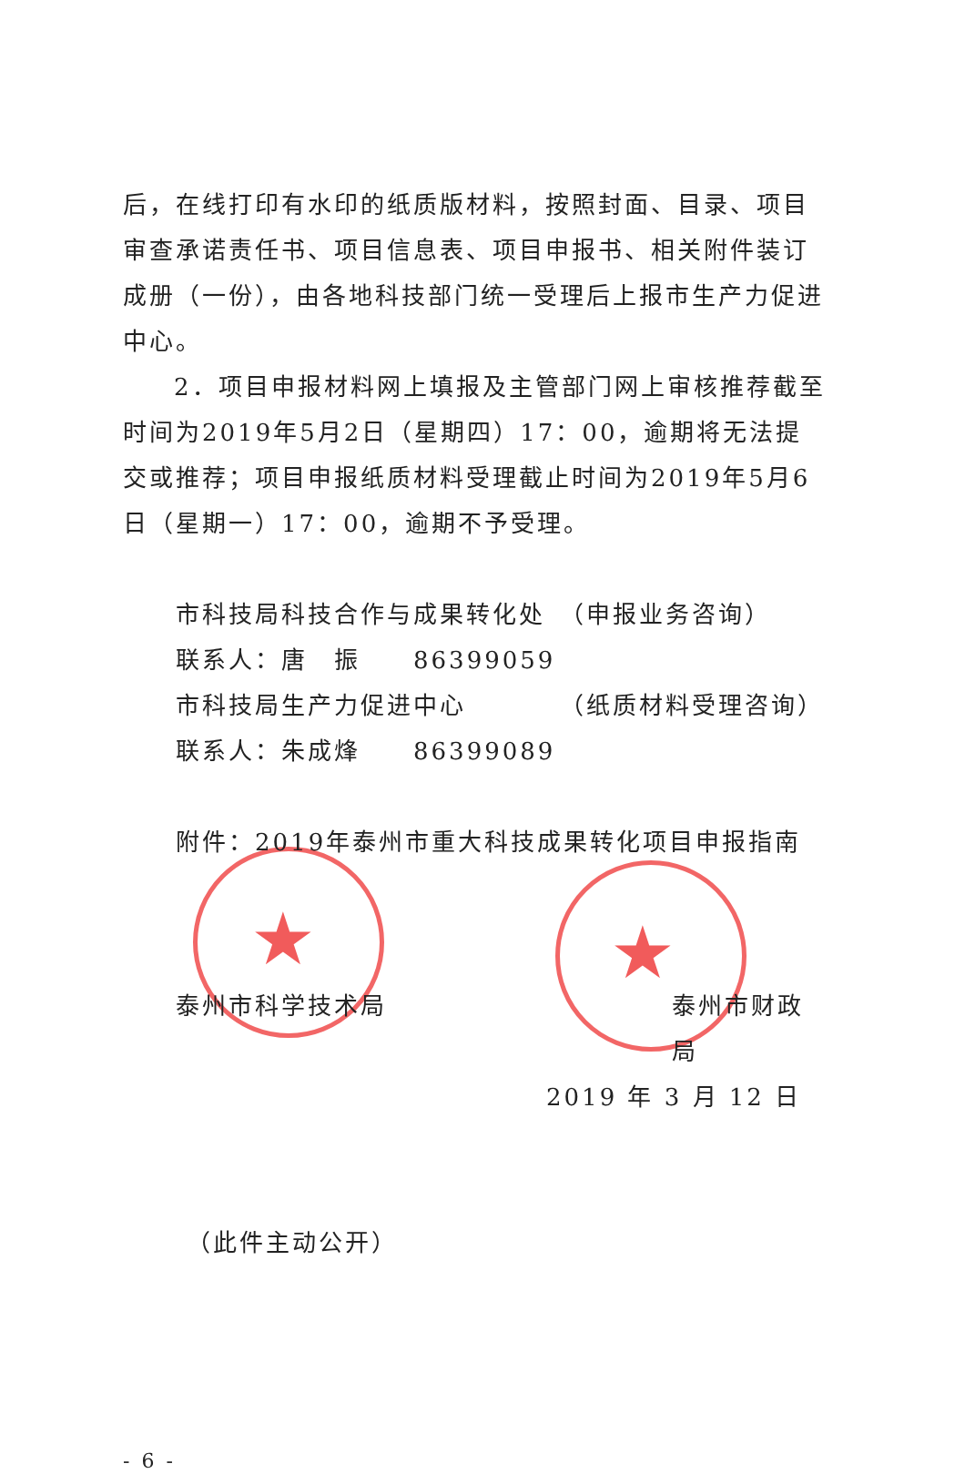★ ★
后，在线打印有水印的纸质版材料，按照封面、目录、项目审查承诺责任书、项目信息表、项目申报书、相关附件装订成册（一份），由各地科技部门统一受理后上报市生产力促进中心。
2．项目申报材料网上填报及主管部门网上审核推荐截至时间为2019年5月2日（星期四）17：00，逾期将无法提交或推荐；项目申报纸质材料受理截止时间为2019年5月6日（星期一）17：00，逾期不予受理。
市科技局科技合作与成果转化处　（申报业务咨询）
联系人：唐　振　　86399059
市科技局生产力促进中心　　　　（纸质材料受理咨询）
联系人：朱成烽　　86399089
附件：2019年泰州市重大科技成果转化项目申报指南
泰州市科学技术局 泰州市财政局
2019 年 3 月 12 日
（此件主动公开）
- 6 -